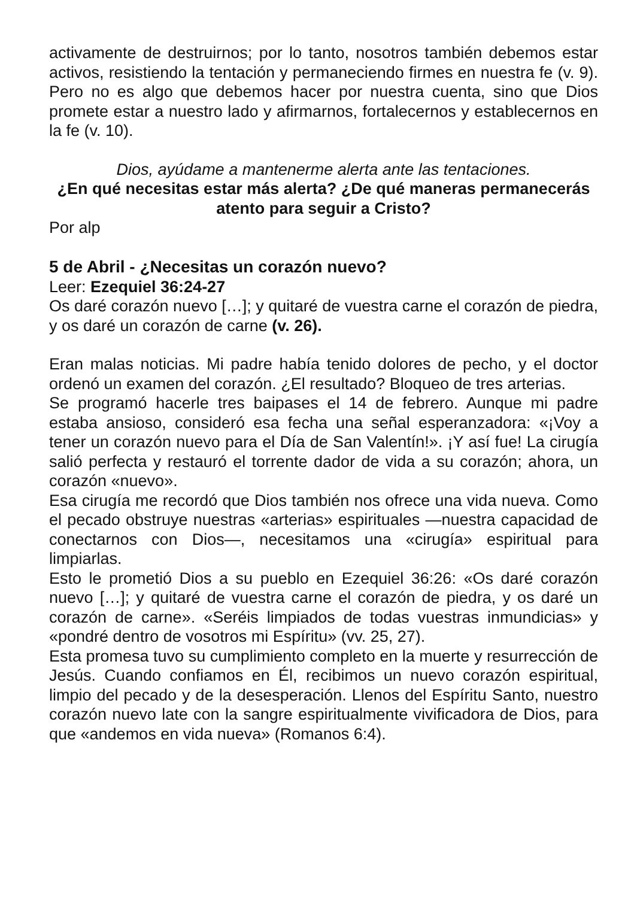activamente de destruirnos; por lo tanto, nosotros también debemos estar activos, resistiendo la tentación y permaneciendo firmes en nuestra fe (v. 9). Pero no es algo que debemos hacer por nuestra cuenta, sino que Dios promete estar a nuestro lado y afirmarnos, fortalecernos y establecernos en la fe (v. 10).
Dios, ayúdame a mantenerme alerta ante las tentaciones.
¿En qué necesitas estar más alerta? ¿De qué maneras perma­necerás atento para seguir a Cristo?
Por alp
5 de Abril - ¿Necesitas un corazón nuevo?
Leer: Ezequiel 36:24-27
Os daré corazón nuevo […]; y quitaré de vuestra carne el corazón de piedra, y os daré un corazón de carne (v. 26).
Eran malas noticias. Mi padre había tenido dolores de pecho, y el doctor ordenó un examen del corazón. ¿El resultado? Bloqueo de tres arterias.
Se programó hacerle tres baipases el 14 de febrero. Aunque mi pa­dre estaba ansioso, consideró esa fecha una señal esperanzadora: «¡Voy a tener un corazón nuevo para el Día de San Valentín!». ¡Y así fue! La cirugía salió perfecta y restauró el torrente dador de vida a su corazón; ahora, un corazón «nuevo».
Esa cirugía me recordó que Dios también nos ofrece una vida nue­va. Como el pecado obstruye nuestras «arterias» espirituales —nuestra capacidad de conectarnos con Dios—, necesitamos una «cirugía» espiritual para limpiarlas.
Esto le prometió Dios a su pueblo en Ezequiel 36:26: «Os daré co­razón nuevo […]; y quitaré de vuestra carne el corazón de piedra, y os daré un corazón de carne». «Seréis limpiados de todas vuestras inmundicias» y «pondré dentro de vosotros mi Espíritu» (vv. 25, 27).
Esta promesa tuvo su cumplimiento completo en la muerte y resu­rrección de Jesús. Cuando confiamos en Él, recibimos un nuevo co­razón espiritual, limpio del pecado y de la desesperación. Llenos del Espíritu Santo, nuestro corazón nuevo late con la sangre espiritual­mente vivificadora de Dios, para que «andemos en vida nueva» (Romanos 6:4).